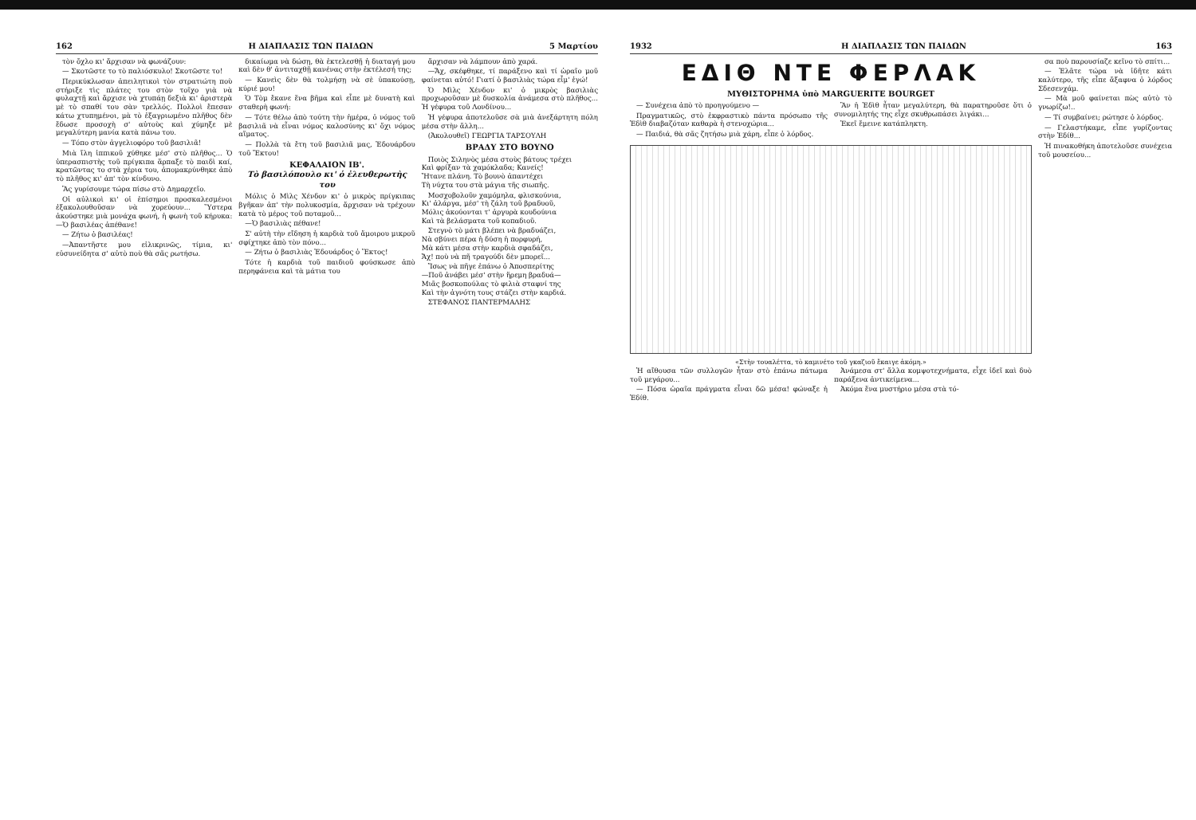162 Η ΔΙΑΠΛΑΣΙΣ ΤΩΝ ΠΑΙΔΩΝ 5 Μαρτίου
τὸν ὄχλο κι' ἄρχισαν νὰ φωνάζουν:
— Σκοτῶστε το τὸ παλιόσκυλο! Σκοτῶστε το!
Περικύκλωσαν ἀπειλητικοὶ τὸν στρατιώτη ποὺ στήριξε τὶς πλάτες του στὸν τοῖχο γιὰ νὰ φυλαχτῇ καὶ ἄρχισε νὰ χτυπάῃ δεξιὰ κι' ἀριστερὰ μὲ τὸ σπαθί του σὰν τρελλός. Πολλοὶ ἔπεσαν κάτω χτυπημένοι, μὰ τὸ ἐξαγριωμένο πλῆθος δὲν ἔδωσε προσοχὴ σ' αὐτοὺς καὶ χύμηξε μὲ μεγαλύτερη μανία κατὰ πάνω του.
— Τόπο στὸν ἀγγελιοφόρο τοῦ βασιλιᾶ!
Μιὰ ἴλη ἱππικοῦ χύθηκε μέσ' στὸ πλῆθος... Ὁ ὑπερασπιστὴς τοῦ πρίγκιπα ἅρπαξε τὸ παιδὶ καί, κρατῶντας το στὰ χέρια του, ἀπομακρύνθηκε ἀπὸ τὸ πλῆθος κι' ἀπ' τὸν κίνδυνο.
Ἂς γυρίσουμε τώρα πίσω στὸ Δημαρχεῖο.
Οἱ αὐλικοὶ κι' οἱ ἐπίσημοι προσκαλεσμένοι ἐξακολουθοῦσαν νὰ χορεύουν... Ὕστερα ἀκούστηκε μιὰ μονάχα φωνή, ἡ φωνὴ τοῦ κήρυκα: —Ὁ βασιλέας ἀπέθανε!
— Ζήτω ὁ βασιλέας!
—Ἀπαντῆστε μου εἰλικρινῶς, τίμια, κι' εὐσυνείδητα σ' αὐτὸ ποὺ θὰ σᾶς ρωτήσω.
δικαίωμα νὰ δώσῃ, θὰ ἐκτελεσθῇ ἡ διαταγή μου καὶ δὲν θ' ἀντιταχθῇ κανένας στὴν ἐκτέλεσή της;
— Κανεὶς δὲν θὰ τολμήσῃ νὰ σὲ ὑπακούσῃ, κύριέ μου!
Ὁ Τὸμ ἔκανε ἕνα βῆμα καὶ εἶπε μὲ δυνατὴ καὶ σταθερὴ φωνή:
— Τότε θέλω ἀπὸ τούτη τὴν ἡμέρα, ὁ νόμος τοῦ βασιλιᾶ νὰ εἶναι νόμος καλοσύνης κι' ὄχι νόμος αἵματος.
— Πολλὰ τὰ ἔτη τοῦ βασιλιᾶ μας, Ἐδουάρδου τοῦ Ἔκτου!
ΚΕΦΑΛΑΙΟΝ ΙΒ'.
Τὸ βασιλόπουλο κι' ὁ ἐλευθερωτὴς του
Μόλις ὁ Μὶλς Χένδον κι' ὁ μικρὸς πρίγκιπας βγῆκαν ἀπ' τὴν πολυκοσμία, ἄρχισαν νὰ τρέχουν κατὰ τὸ μέρος τοῦ ποταμοῦ...
—Ὁ βασιλιὰς πέθανε!
Σ' αὐτὴ τὴν εἴδηση ἡ καρδιὰ τοῦ ἄμοιρου μικροῦ σφίχτηκε ἀπὸ τὸν πόνο...
— Ζήτω ὁ βασιλιὰς Ἐδουάρδος ὁ Ἕκτος!
Τότε ἡ καρδιὰ τοῦ παιδιοῦ φούσκωσε ἀπὸ περηφάνεια καὶ τὰ μάτια του
ἄρχισαν νὰ λάμπουν ἀπὸ χαρά.
—Ἄχ, σκέφθηκε, τί παράξενο καὶ τί ὡραῖο μοῦ φαίνεται αὐτό! Γιατί ὁ βασιλιὰς τώρα εἶμ' ἐγώ!
Ὁ Μὶλς Χένδον κι' ὁ μικρὸς βασιλιὰς προχωροῦσαν μὲ δυσκολία ἀνάμεσα στὸ πλῆθος... Ἡ γέφυρα τοῦ Λονδίνου...
Ἡ γέφυρα ἀποτελοῦσε σὰ μιὰ ἀνεξάρτητη πόλη μέσα στὴν ἄλλη...
(Ἀκολουθεῖ) ΓΕΩΡΓΙΑ ΤΑΡΣΟΥΛΗ
ΒΡΑΔΥ ΣΤΟ ΒΟΥΝΟ
Ποιὸς Σιληνὸς μέσα στοὺς βάτους τρέχει
Καὶ φρίξαν τὰ χαμόκλαδα; Κανείς!
Ἤτανε πλάνη. Τὸ βουνὸ ἀπαντέχει
Τὴ νύχτα του στὰ μάγια τῆς σιωπῆς.
Μοσχοβολοῦν χαμόμηλα, φλισκούνια,
Κι' ἀλάργα, μέσ' τὴ ζάλη τοῦ βραδυοῦ,
Μόλις ἀκούονται τ' ἀργυρὰ κουδούνια
Καὶ τὰ βελάσματα τοῦ κοπαδιοῦ.
Στεγνὸ τὸ μάτι βλέπει νὰ βραδυάζει,
Νὰ σβύνει πέρα ἡ δύση ἡ πορφυρή,
Μὰ κάτι μέσα στὴν καρδιὰ σφαδάζει,
Ἄχ! ποὺ νὰ πῆ τραγούδι δὲν μπορεῖ...
Ἴσως νὰ πῆγε ἐπάνω ὁ Ἀποσπερίτης
—Ποῦ ἀνάβει μέσ' στὴν ἥρεμη βραδυά—
Μιᾶς βοσκοπούλας τὸ φιλιὰ σταφνί της
Καὶ τὴν ἀγνότη τους στάζει στὴν καρδιά.
ΣΤΕΦΑΝΟΣ ΠΑΝΤΕΡΜΑΛΗΣ
1932 Η ΔΙΑΠΛΑΣΙΣ ΤΩΝ ΠΑΙΔΩΝ 163
ΕΔΙΘ ΝΤΕ ΦΕΡΛΑΚ
ΜΥΘΙΣΤΟΡΗΜΑ ὑπὸ MARGUERITE BOURGET
— Συνέχεια ἀπὸ τὸ προηγούμενο —
Πραγματικῶς, στὸ ἐκφραστικὸ πάντα πρόσωπο τῆς Ἐδὶθ διαβαζόταν καθαρὰ ἡ στενοχώρια...
— Παιδιά, θὰ σᾶς ζητήσω μιὰ χάρη, εἶπε ὁ λόρδος.
Ἂν ἡ Ἐδὶθ ἦταν μεγαλύτερη, θὰ παρατηροῦσε ὅτι ὁ συνομιλητής της εἶχε σκυθρωπάσει λιγάκι...
Ἐκεῖ ἔμεινε κατάπληκτη.
«Στὴν τουαλέττα, τὸ καμινέτο τοῦ γκαζιοῦ ἔκαιγε ἀκόμη.»
Ἡ αἴθουσα τῶν συλλογῶν ἦταν στὸ ἐπάνω πάτωμα τοῦ μεγάρου...
— Πόσα ὡραῖα πράγματα εἶναι δῶ μέσα! φώναξε ἡ Ἐδίθ.
Ἀνάμεσα στ' ἄλλα κομψοτεχνήματα, εἶχε ἰδεῖ καὶ δυὸ παράξενα ἀντικείμενα...
Ἀκόμα ἕνα μυστήριο μέσα στὰ τό-
σα ποὺ παρουσίαζε κεῖνο τὸ σπίτι...
— Ἐλᾶτε τώρα νὰ ἰδῆτε κάτι καλύτερο, τῆς εἶπε ἄξαφνα ὁ λόρδος Σδεσενχάμ.
— Μὰ μοῦ φαίνεται πὼς αὐτὸ τὸ γνωρίζω!..
— Τί συμβαίνει; ρώτησε ὁ λόρδος.
— Γελαστήκαμε, εἶπε γυρίζοντας στὴν Ἐδίθ...
Ἡ πινακοθήκη ἀποτελοῦσε συνέχεια τοῦ μουσείου...